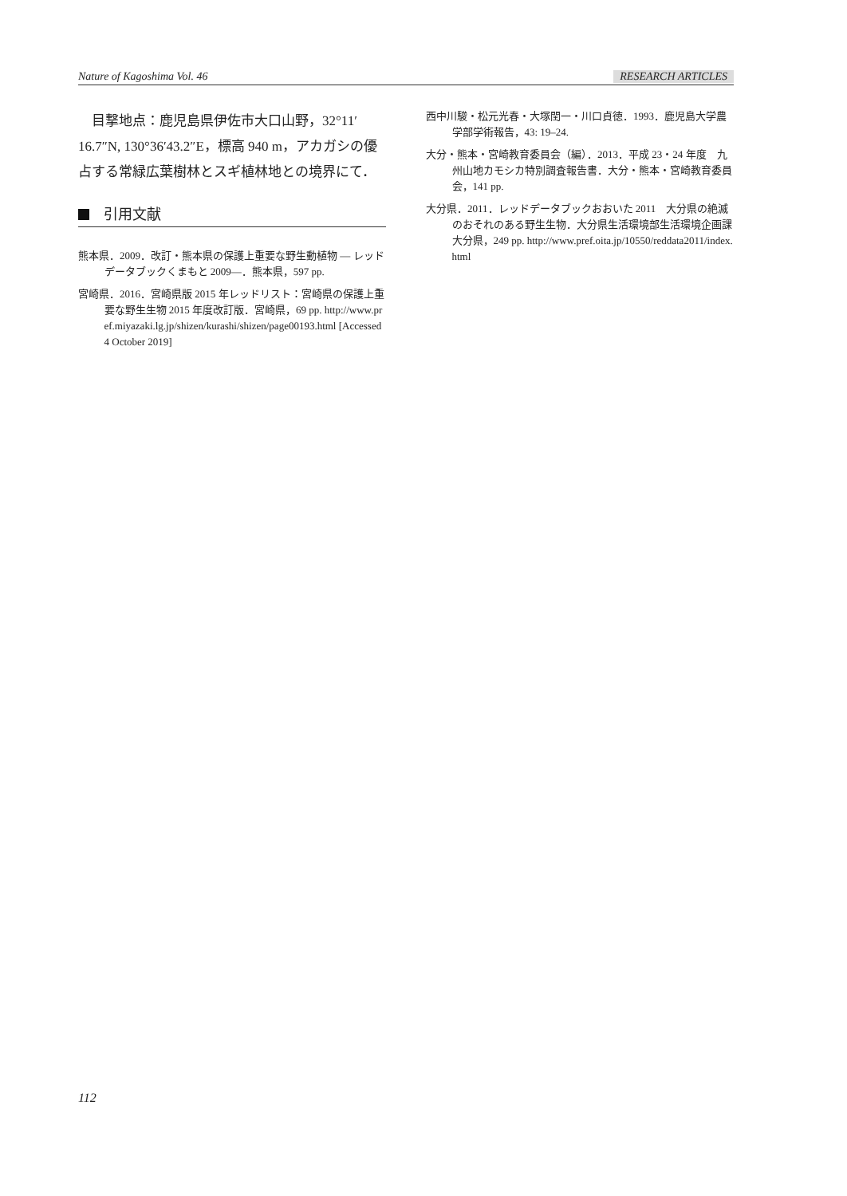Nature of Kagoshima Vol. 46 RESEARCH ARTICLES
目撃地点：鹿児島県伊佐市大口山野，32°11′ 16.7″N, 130°36′43.2″E，標高 940 m，アカガシの優占する常緑広葉樹林とスギ植林地との境界にて．
引用文献
熊本県．2009．改訂・熊本県の保護上重要な野生動植物 ― レッドデータブックくまもと 2009―．熊本県，597 pp.
宮崎県．2016．宮崎県版 2015 年レッドリスト：宮崎県の保護上重要な野生生物 2015 年度改訂版．宮崎県，69 pp. http://www.pref.miyazaki.lg.jp/shizen/kurashi/shizen/page00193.html [Accessed 4 October 2019]
西中川駿・松元光春・大塚閏一・川口貞徳．1993．鹿児島大学農学部学術報告，43: 19–24.
大分・熊本・宮崎教育委員会（編）．2013．平成 23・24 年度　九州山地カモシカ特別調査報告書．大分・熊本・宮崎教育委員会，141 pp.
大分県．2011．レッドデータブックおおいた 2011　大分県の絶滅のおそれのある野生生物．大分県生活環境部生活環境企画課大分県，249 pp. http://www.pref.oita.jp/10550/reddata2011/index.html
112